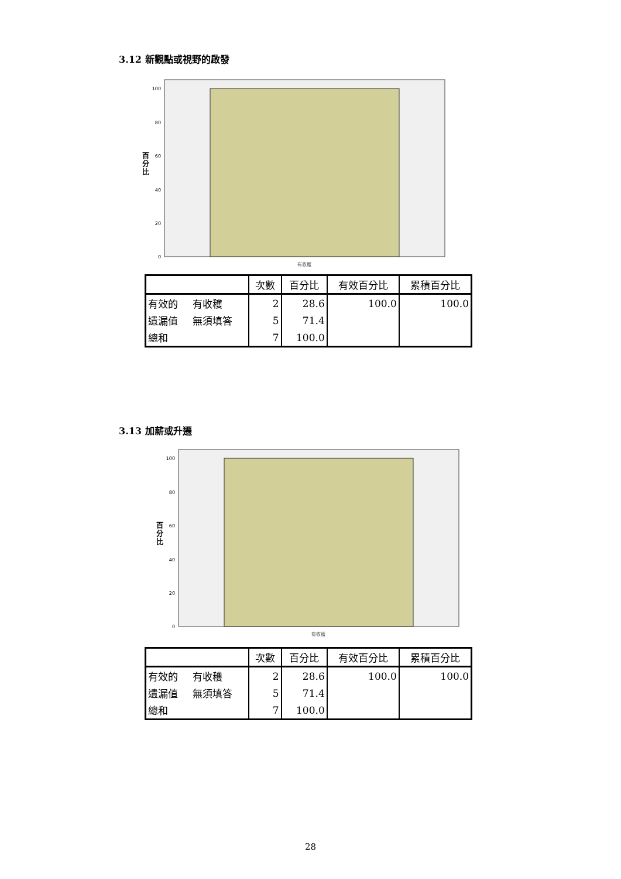3.12 新觀點或視野的啟發
100
80
60
40
20
0
百
分
比
有收穫
| | | 次數 | 百分比 | 有效百分比 | 累積百分比 |
| --- | --- | --- | --- | --- | --- |
| 有效的 | 有收穫 | 2 | 28.6 | 100.0 | 100.0 |
| 遺漏值 | 無須填答 | 5 | 71.4 | | |
| 總和 | | 7 | 100.0 | | |
3.13 加薪或升遷
100
80
60
40
20
0
百
分
比
有收穫
| | | 次數 | 百分比 | 有效百分比 | 累積百分比 |
| --- | --- | --- | --- | --- | --- |
| 有效的 | 有收穫 | 2 | 28.6 | 100.0 | 100.0 |
| 遺漏值 | 無須填答 | 5 | 71.4 | | |
| 總和 | | 7 | 100.0 | | |
28